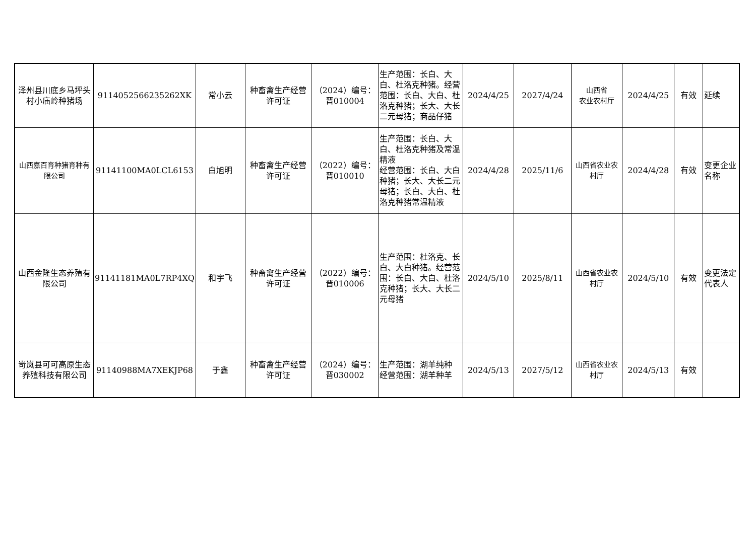| 泽州县川底乡马坪头村小庙岭种猪场 | 9114052566235262XK | 常小云 | 种畜禽生产经营许可证 | （2024）编号：晋010004 | 生产范围：长白、大白、杜洛克种猪。经营范围：长白、大白、杜洛克种猪；长大、大长二元母猪；商品仔猪 | 2024/4/25 | 2027/4/24 | 山西省 农业农村厅 | 2024/4/25 | 有效 | 延续 |
| 山西嘉百育种猪育种有限公司 | 91141100MA0LCL6153 | 白旭明 | 种畜禽生产经营许可证 | （2022）编号：晋010010 | 生产范围：长白、大白、杜洛克种猪及常温精液 经营范围：长白、大白种猪；长大、大长二元母猪；长白、大白、杜洛克种猪常温精液 | 2024/4/28 | 2025/11/6 | 山西省农业农村厅 | 2024/4/28 | 有效 | 变更企业名称 |
| 山西金隆生态养殖有限公司 | 91141181MA0L7RP4XQ | 和宇飞 | 种畜禽生产经营许可证 | （2022）编号：晋010006 | 生产范围：杜洛克、长白、大白种猪。经营范围：长白、大白、杜洛克种猪；长大、大长二元母猪 | 2024/5/10 | 2025/8/11 | 山西省农业农村厅 | 2024/5/10 | 有效 | 变更法定代表人 |
| 岢岚县可可高原生态养殖科技有限公司 | 91140988MA7XEKJP68 | 于鑫 | 种畜禽生产经营许可证 | （2024）编号：晋030002 | 生产范围：湖羊纯种 经营范围：湖羊种羊 | 2024/5/13 | 2027/5/12 | 山西省农业农村厅 | 2024/5/13 | 有效 | |